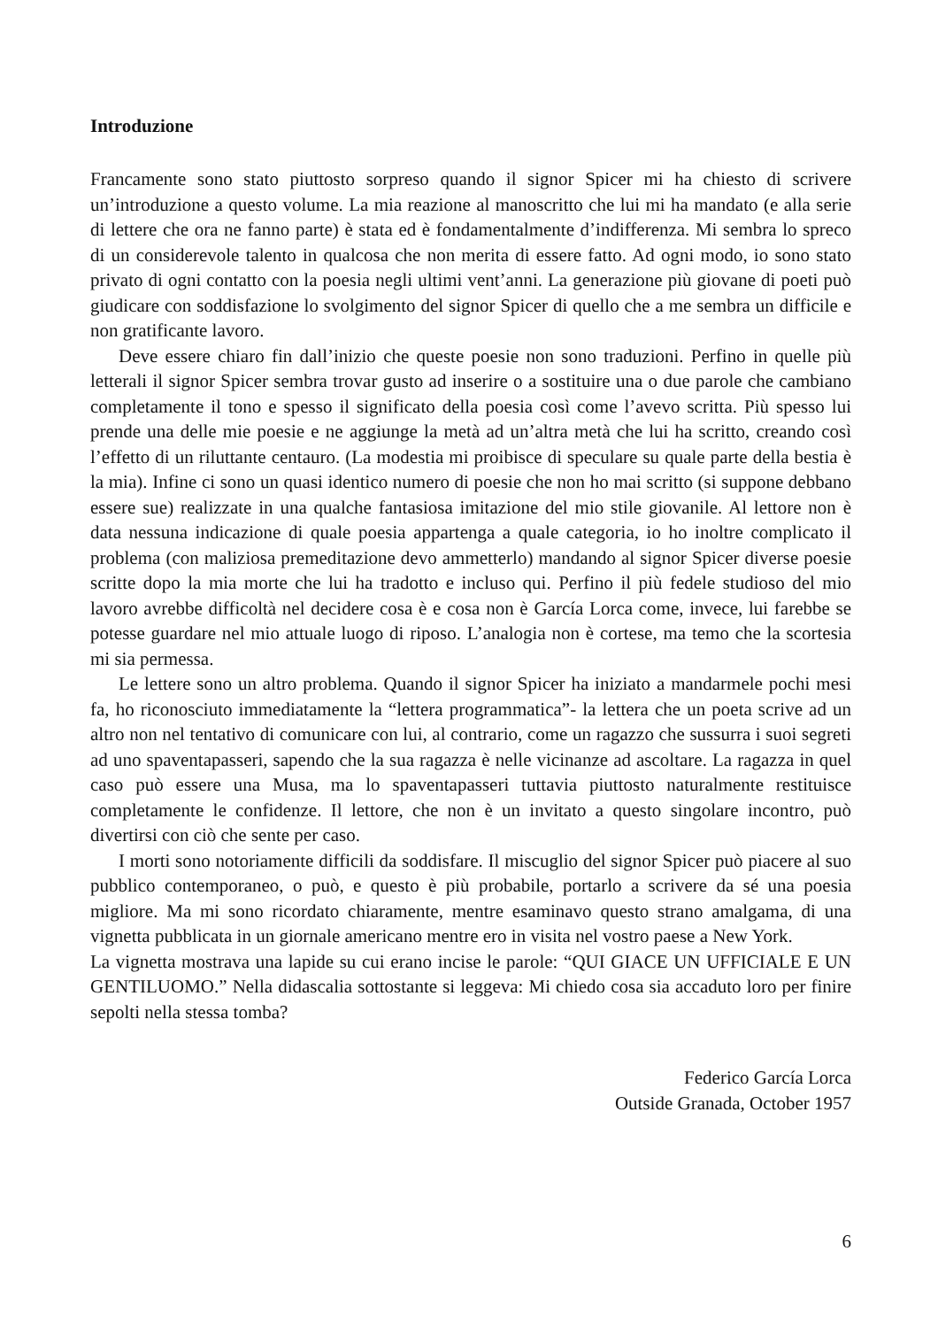Introduzione
Francamente sono stato piuttosto sorpreso quando il signor Spicer mi ha chiesto di scrivere un’introduzione a questo volume. La mia reazione al manoscritto che lui mi ha mandato (e alla serie di lettere che ora ne fanno parte) è stata ed è fondamentalmente d’indifferenza. Mi sembra lo spreco di un considerevole talento in qualcosa che non merita di essere fatto. Ad ogni modo, io sono stato privato di ogni contatto con la poesia negli ultimi vent’anni. La generazione più giovane di poeti può giudicare con soddisfazione lo svolgimento del signor Spicer di quello che a me sembra un difficile e non gratificante lavoro.
Deve essere chiaro fin dall’inizio che queste poesie non sono traduzioni. Perfino in quelle più letterali il signor Spicer sembra trovar gusto ad inserire o a sostituire una o due parole che cambiano completamente il tono e spesso il significato della poesia così come l’avevo scritta. Più spesso lui prende una delle mie poesie e ne aggiunge la metà ad un’altra metà che lui ha scritto, creando così l’effetto di un riluttante centauro. (La modestia mi proibisce di speculare su quale parte della bestia è la mia). Infine ci sono un quasi identico numero di poesie che non ho mai scritto (si suppone debbano essere sue) realizzate in una qualche fantasiosa imitazione del mio stile giovanile. Al lettore non è data nessuna indicazione di quale poesia appartenga a quale categoria, io ho inoltre complicato il problema (con maliziosa premeditazione devo ammetterlo) mandando al signor Spicer diverse poesie scritte dopo la mia morte che lui ha tradotto e incluso qui. Perfino il più fedele studioso del mio lavoro avrebbe difficoltà nel decidere cosa è e cosa non è García Lorca come, invece, lui farebbe se potesse guardare nel mio attuale luogo di riposo. L’analogia non è cortese, ma temo che la scortesia mi sia permessa.
Le lettere sono un altro problema. Quando il signor Spicer ha iniziato a mandarmele pochi mesi fa, ho riconosciuto immediatamente la “lettera programmatica”- la lettera che un poeta scrive ad un altro non nel tentativo di comunicare con lui, al contrario, come un ragazzo che sussurra i suoi segreti ad uno spaventapasseri, sapendo che la sua ragazza è nelle vicinanze ad ascoltare. La ragazza in quel caso può essere una Musa, ma lo spaventapasseri tuttavia piuttosto naturalmente restituisce completamente le confidenze. Il lettore, che non è un invitato a questo singolare incontro, può divertirsi con ciò che sente per caso.
I morti sono notoriamente difficili da soddisfare. Il miscuglio del signor Spicer può piacere al suo pubblico contemporaneo, o può, e questo è più probabile, portarlo a scrivere da sé una poesia migliore. Ma mi sono ricordato chiaramente, mentre esaminavo questo strano amalgama, di una vignetta pubblicata in un giornale americano mentre ero in visita nel vostro paese a New York.
La vignetta mostrava una lapide su cui erano incise le parole: “QUI GIACE UN UFFICIALE E UN GENTILUOMO.” Nella didascalia sottostante si leggeva: Mi chiedo cosa sia accaduto loro per finire sepolti nella stessa tomba?
Federico García Lorca
Outside Granada, October 1957
6